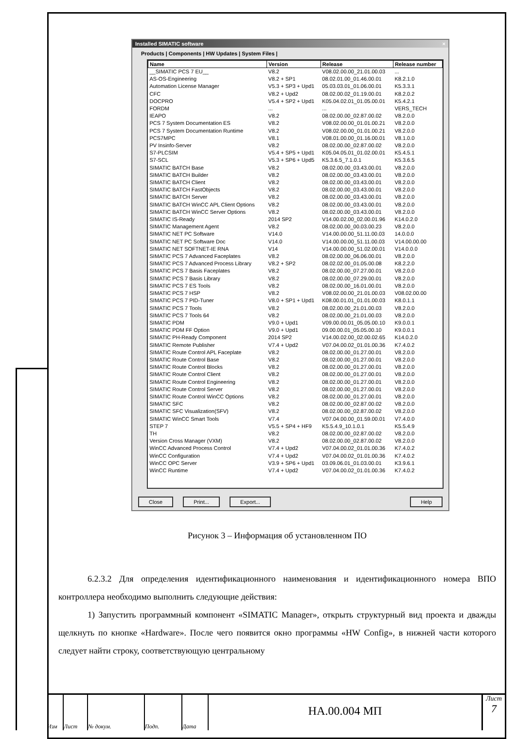Installed SIMATIC software ×
Products | Components | HW Updates | System Files |
| Name | Version | Release | Release number |
| --- | --- | --- | --- |
| __SIMATIC PCS 7 EU__ | V8.2 | V08.02.00.00_21.01.00.03 | ... |
| AS-OS-Engineering | V8.2 + SP1 | 08.02.01.00_01.46.00.01 | K8.2.1.0 |
| Automation License Manager | V5.3 + SP3 + Upd1 | 05.03.03.01_01.06.00.01 | K5.3.3.1 |
| CFC | V8.2 + Upd2 | 08.02.00.02_01.19.00.01 | K8.2.0.2 |
| DOCPRO | V5.4 + SP2 + Upd1 | K05.04.02.01_01.05.00.01 | K5.4.2.1 |
| FORDM | ... | ... | VERS_TECH |
| IEAPO | V8.2 | 08.02.00.00_02.87.00.02 | V8.2.0.0 |
| PCS 7 System Documentation ES | V8.2 | V08.02.00.00_01.01.00.21 | V8.2.0.0 |
| PCS 7 System Documentation Runtime | V8.2 | V08.02.00.00_01.01.00.21 | V8.2.0.0 |
| PCS7MPC | V8.1 | V08.01.00.00_01.16.00.01 | V8.1.0.0 |
| PV Insinfo-Server | V8.2 | 08.02.00.00_02.87.00.02 | V8.2.0.0 |
| S7-PLCSIM | V5.4 + SP5 + Upd1 | K05.04.05.01_01.02.00.01 | K5.4.5.1 |
| S7-SCL | V5.3 + SP6 + Upd5 | K5.3.6.5_7.1.0.1 | K5.3.6.5 |
| SIMATIC BATCH Base | V8.2 | 08.02.00.00_03.43.00.01 | V8.2.0.0 |
| SIMATIC BATCH Builder | V8.2 | 08.02.00.00_03.43.00.01 | V8.2.0.0 |
| SIMATIC BATCH Client | V8.2 | 08.02.00.00_03.43.00.01 | V8.2.0.0 |
| SIMATIC BATCH FastObjects | V8.2 | 08.02.00.00_03.43.00.01 | V8.2.0.0 |
| SIMATIC BATCH Server | V8.2 | 08.02.00.00_03.43.00.01 | V8.2.0.0 |
| SIMATIC BATCH WinCC APL Client Options | V8.2 | 08.02.00.00_03.43.00.01 | V8.2.0.0 |
| SIMATIC BATCH WinCC Server Options | V8.2 | 08.02.00.00_03.43.00.01 | V8.2.0.0 |
| SIMATIC IS-Ready | 2014 SP2 | V14.00.02.00_02.00.01.96 | K14.0.2.0 |
| SIMATIC Management Agent | V8.2 | 08.02.00.00_00.03.00.23 | V8.2.0.0 |
| SIMATIC NET PC Software | V14.0 | V14.00.00.00_51.11.00.03 | 14.0.0.0 |
| SIMATIC NET PC Software Doc | V14.0 | V14.00.00.00_51.11.00.03 | V14.00.00.00 |
| SIMATIC NET SOFTNET-IE RNA | V14 | V14.00.00.00_51.02.00.01 | V14.0.0.0 |
| SIMATIC PCS 7 Advanced Faceplates | V8.2 | 08.02.00.00_06.06.00.01 | V8.2.0.0 |
| SIMATIC PCS 7 Advanced Process Library | V8.2 + SP2 | 08.02.02.00_01.05.00.08 | K8.2.2.0 |
| SIMATIC PCS 7 Basis Faceplates | V8.2 | 08.02.00.00_07.27.00.01 | V8.2.0.0 |
| SIMATIC PCS 7 Basis Library | V8.2 | 08.02.00.00_07.29.00.01 | V8.2.0.0 |
| SIMATIC PCS 7 ES Tools | V8.2 | 08.02.00.00_16.01.00.01 | V8.2.0.0 |
| SIMATIC PCS 7 HSP | V8.2 | V08.02.00.00_21.01.00.03 | V08.02.00.00 |
| SIMATIC PCS 7 PID-Tuner | V8.0 + SP1 + Upd1 | K08.00.01.01_01.01.00.03 | K8.0.1.1 |
| SIMATIC PCS 7 Tools | V8.2 | 08.02.00.00_21.01.00.03 | V8.2.0.0 |
| SIMATIC PCS 7 Tools 64 | V8.2 | 08.02.00.00_21.01.00.03 | V8.2.0.0 |
| SIMATIC PDM | V9.0 + Upd1 | V09.00.00.01_05.05.00.10 | K9.0.0.1 |
| SIMATIC PDM FF Option | V9.0 + Upd1 | 09.00.00.01_05.05.00.10 | K9.0.0.1 |
| SIMATIC PH-Ready Component | 2014 SP2 | V14.00.02.00_02.00.02.65 | K14.0.2.0 |
| SIMATIC Remote Publisher | V7.4 + Upd2 | V07.04.00.02_01.01.00.36 | K7.4.0.2 |
| SIMATIC Route Control APL Faceplate | V8.2 | 08.02.00.00_01.27.00.01 | V8.2.0.0 |
| SIMATIC Route Control Base | V8.2 | 08.02.00.00_01.27.00.01 | V8.2.0.0 |
| SIMATIC Route Control Blocks | V8.2 | 08.02.00.00_01.27.00.01 | V8.2.0.0 |
| SIMATIC Route Control Client | V8.2 | 08.02.00.00_01.27.00.01 | V8.2.0.0 |
| SIMATIC Route Control Engineering | V8.2 | 08.02.00.00_01.27.00.01 | V8.2.0.0 |
| SIMATIC Route Control Server | V8.2 | 08.02.00.00_01.27.00.01 | V8.2.0.0 |
| SIMATIC Route Control WinCC Options | V8.2 | 08.02.00.00_01.27.00.01 | V8.2.0.0 |
| SIMATIC SFC | V8.2 | 08.02.00.00_02.87.00.02 | V8.2.0.0 |
| SIMATIC SFC Visualization(SFV) | V8.2 | 08.02.00.00_02.87.00.02 | V8.2.0.0 |
| SIMATIC WinCC Smart Tools | V7.4 | V07.04.00.00_01.59.00.01 | V7.4.0.0 |
| STEP 7 | V5.5 + SP4 + HF9 | K5.5.4.9_10.1.0.1 | K5.5.4.9 |
| TH | V8.2 | 08.02.00.00_02.87.00.02 | V8.2.0.0 |
| Version Cross Manager (VXM) | V8.2 | 08.02.00.00_02.87.00.02 | V8.2.0.0 |
| WinCC Advanced Process Control | V7.4 + Upd2 | V07.04.00.02_01.01.00.36 | K7.4.0.2 |
| WinCC Configuration | V7.4 + Upd2 | V07.04.00.02_01.01.00.36 | K7.4.0.2 |
| WinCC OPC Server | V3.9 + SP6 + Upd1 | 03.09.06.01_01.03.00.01 | K3.9.6.1 |
| WinCC Runtime | V7.4 + Upd2 | V07.04.00.02_01.01.00.36 | K7.4.0.2 |
Close Print... Export... Help
Рисунок 3 – Информация об установленном ПО
6.2.3.2 Для определения идентификационного наименования и идентификационного номера ВПО контроллера необходимо выполнить следующие действия:
1) Запустить программный компонент «SIMATIC Manager», открыть структурный вид проекта и дважды щелкнуть по кнопке «Hardware». После чего появится окно программы «HW Config», в нижней части которого следует найти строку, соответствующую центральному
Изм Лист № докум. Подп. Дата
НА.00.004 МП
Лист
7